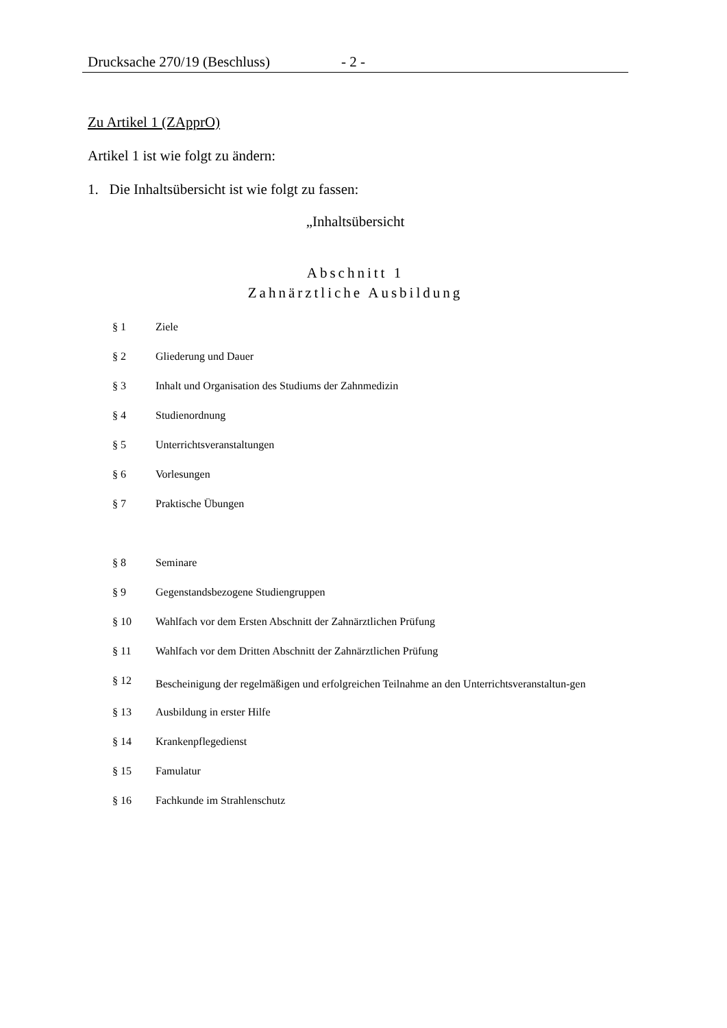Drucksache 270/19 (Beschluss) - 2 -
Zu Artikel 1 (ZApprO)
Artikel 1 ist wie folgt zu ändern:
1. Die Inhaltsübersicht ist wie folgt zu fassen:
„Inhaltsübersicht
Abschnitt 1
Zahnärztliche Ausbildung
| § 1 | Ziele |
| § 2 | Gliederung und Dauer |
| § 3 | Inhalt und Organisation des Studiums der Zahnmedizin |
| § 4 | Studienordnung |
| § 5 | Unterrichtsveranstaltungen |
| § 6 | Vorlesungen |
| § 7 | Praktische Übungen |
| § 8 | Seminare |
| § 9 | Gegenstandsbezogene Studiengruppen |
| § 10 | Wahlfach vor dem Ersten Abschnitt der Zahnärztlichen Prüfung |
| § 11 | Wahlfach vor dem Dritten Abschnitt der Zahnärztlichen Prüfung |
| § 12 | Bescheinigung der regelmäßigen und erfolgreichen Teilnahme an den Unterrichtsveranstaltun-gen |
| § 13 | Ausbildung in erster Hilfe |
| § 14 | Krankenpflegedienst |
| § 15 | Famulatur |
| § 16 | Fachkunde im Strahlenschutz |